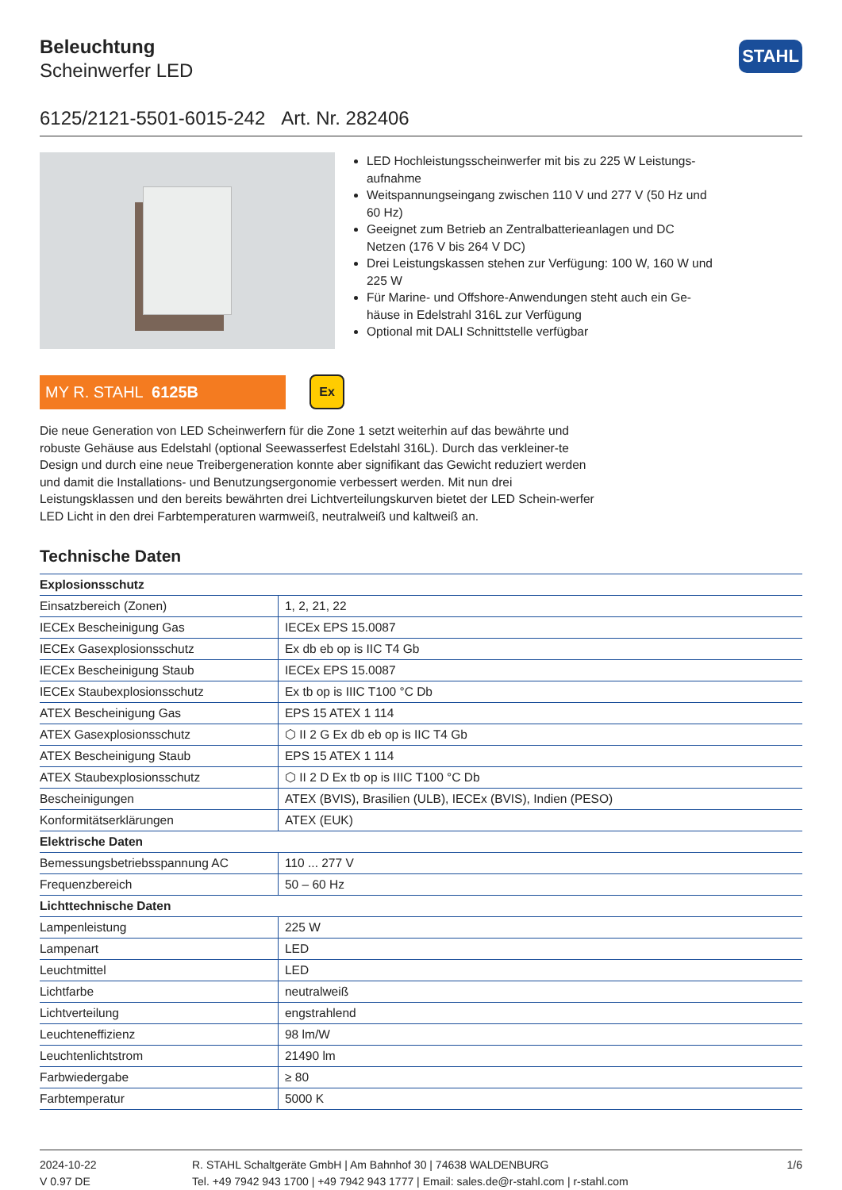Beleuchtung
Scheinwerfer LED
STAHL
6125/2121-5501-6015-242 Art. Nr. 282406
LED Hochleistungsscheinwerfer mit bis zu 225 W Leistungs-aufnahme
Weitspannungseingang zwischen 110 V und 277 V (50 Hz und 60 Hz)
Geeignet zum Betrieb an Zentralbatterieanlagen und DC Netzen (176 V bis 264 V DC)
Drei Leistungskassen stehen zur Verfügung: 100 W, 160 W und 225 W
Für Marine- und Offshore-Anwendungen steht auch ein Ge-häuse in Edelstrahl 316L zur Verfügung
Optional mit DALI Schnittstelle verfügbar
MY R. STAHL 6125B
Ex
Die neue Generation von LED Scheinwerfern für die Zone 1 setzt weiterhin auf das bewährte und robuste Gehäuse aus Edelstahl (optional Seewasserfest Edelstahl 316L). Durch das verkleiner-te Design und durch eine neue Treibergeneration konnte aber signifikant das Gewicht reduziert werden und damit die Installations- und Benutzungsergonomie verbessert werden. Mit nun drei Leistungsklassen und den bereits bewährten drei Lichtverteilungskurven bietet der LED Schein-werfer LED Licht in den drei Farbtemperaturen warmweiß, neutralweiß und kaltweiß an.
Technische Daten
| Explosionsschutz | |
| --- | --- |
| Einsatzbereich (Zonen) | 1, 2, 21, 22 |
| IECEx Bescheinigung Gas | IECEx EPS 15.0087 |
| IECEx Gasexplosionsschutz | Ex db eb op is IIC T4 Gb |
| IECEx Bescheinigung Staub | IECEx EPS 15.0087 |
| IECEx Staubexplosionsschutz | Ex tb op is IIIC T100 °C Db |
| ATEX Bescheinigung Gas | EPS 15 ATEX 1 114 |
| ATEX Gasexplosionsschutz | ⬡ II 2 G Ex db eb op is IIC T4 Gb |
| ATEX Bescheinigung Staub | EPS 15 ATEX 1 114 |
| ATEX Staubexplosionsschutz | ⬡ II 2 D Ex tb op is IIIC T100 °C Db |
| Bescheinigungen | ATEX (BVIS), Brasilien (ULB), IECEx (BVIS), Indien (PESO) |
| Konformitätserklärungen | ATEX (EUK) |
| Elektrische Daten | |
| Bemessungsbetriebsspannung AC | 110 ... 277 V |
| Frequenzbereich | 50 – 60 Hz |
| Lichttechnische Daten | |
| Lampenleistung | 225 W |
| Lampenart | LED |
| Leuchtmittel | LED |
| Lichtfarbe | neutralweiß |
| Lichtverteilung | engstrahlend |
| Leuchteneffizienz | 98 lm/W |
| Leuchtenlichtstrom | 21490 lm |
| Farbwiedergabe | ≥ 80 |
| Farbtemperatur | 5000 K |
2024-10-22
V 0.97 DE
R. STAHL Schaltgeräte GmbH | Am Bahnhof 30 | 74638 WALDENBURG
Tel. +49 7942 943 1700 | +49 7942 943 1777 | Email: sales.de@r-stahl.com | r-stahl.com
1/6